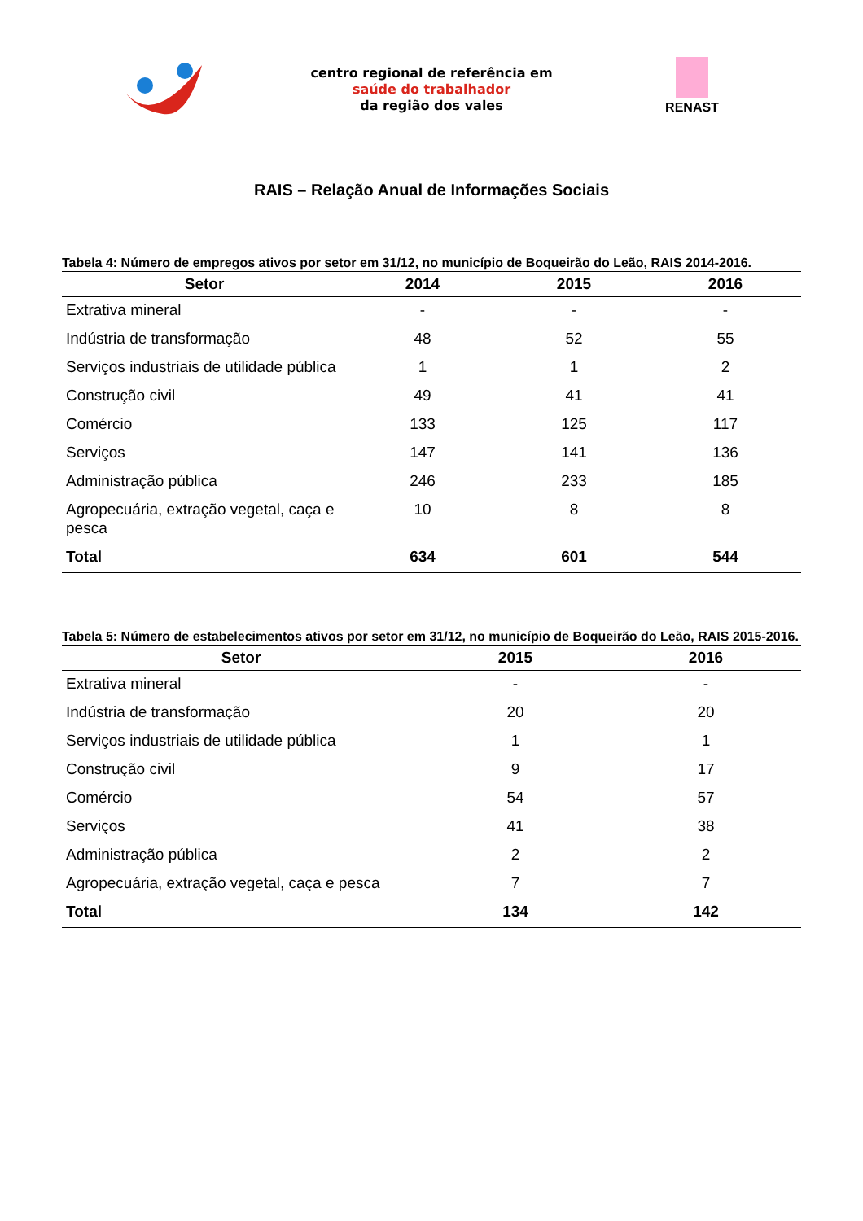centro regional de referência em
saúde do trabalhador
da região dos vales
RENAST
RAIS – Relação Anual de Informações Sociais
Tabela 4: Número de empregos ativos por setor em 31/12, no município de Boqueirão do Leão, RAIS 2014-2016.
| Setor | 2014 | 2015 | 2016 |
| --- | --- | --- | --- |
| Extrativa mineral | - | - | - |
| Indústria de transformação | 48 | 52 | 55 |
| Serviços industriais de utilidade pública | 1 | 1 | 2 |
| Construção civil | 49 | 41 | 41 |
| Comércio | 133 | 125 | 117 |
| Serviços | 147 | 141 | 136 |
| Administração pública | 246 | 233 | 185 |
| Agropecuária, extração vegetal, caça e pesca | 10 | 8 | 8 |
| Total | 634 | 601 | 544 |
Tabela 5: Número de estabelecimentos ativos por setor em 31/12, no município de Boqueirão do Leão, RAIS 2015-2016.
| Setor | 2015 | 2016 |
| --- | --- | --- |
| Extrativa mineral | - | - |
| Indústria de transformação | 20 | 20 |
| Serviços industriais de utilidade pública | 1 | 1 |
| Construção civil | 9 | 17 |
| Comércio | 54 | 57 |
| Serviços | 41 | 38 |
| Administração pública | 2 | 2 |
| Agropecuária, extração vegetal, caça e pesca | 7 | 7 |
| Total | 134 | 142 |